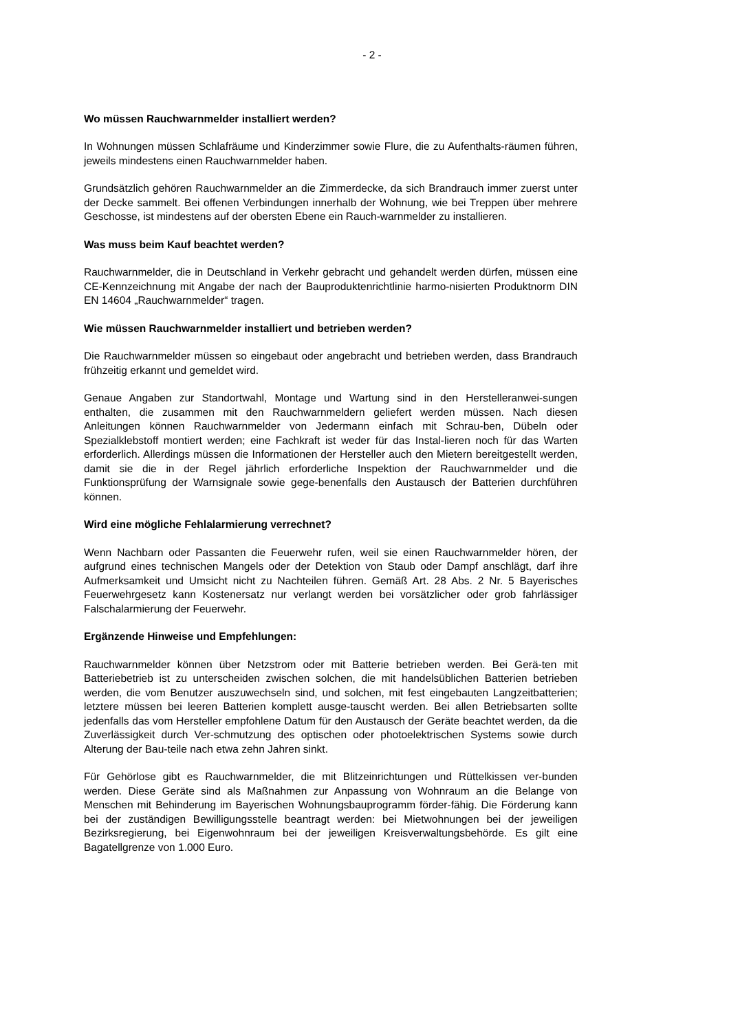- 2 -
Wo müssen Rauchwarnmelder installiert werden?
In Wohnungen müssen Schlafräume und Kinderzimmer sowie Flure, die zu Aufenthalts-räumen führen, jeweils mindestens einen Rauchwarnmelder haben.
Grundsätzlich gehören Rauchwarnmelder an die Zimmerdecke, da sich Brandrauch immer zuerst unter der Decke sammelt. Bei offenen Verbindungen innerhalb der Wohnung, wie bei Treppen über mehrere Geschosse, ist mindestens auf der obersten Ebene ein Rauch-warnmelder zu installieren.
Was muss beim Kauf beachtet werden?
Rauchwarnmelder, die in Deutschland in Verkehr gebracht und gehandelt werden dürfen, müssen eine CE-Kennzeichnung mit Angabe der nach der Bauproduktenrichtlinie harmo-nisierten Produktnorm DIN EN 14604 „Rauchwarnmelder“ tragen.
Wie müssen Rauchwarnmelder installiert und betrieben werden?
Die Rauchwarnmelder müssen so eingebaut oder angebracht und betrieben werden, dass Brandrauch frühzeitig erkannt und gemeldet wird.
Genaue Angaben zur Standortwahl, Montage und Wartung sind in den Herstelleranwei-sungen enthalten, die zusammen mit den Rauchwarnmeldern geliefert werden müssen. Nach diesen Anleitungen können Rauchwarnmelder von Jedermann einfach mit Schrau-ben, Dübeln oder Spezialklebstoff montiert werden; eine Fachkraft ist weder für das Instal-lieren noch für das Warten erforderlich. Allerdings müssen die Informationen der Hersteller auch den Mietern bereitgestellt werden, damit sie die in der Regel jährlich erforderliche Inspektion der Rauchwarnmelder und die Funktionsprüfung der Warnsignale sowie gege-benenfalls den Austausch der Batterien durchführen können.
Wird eine mögliche Fehlalarmierung verrechnet?
Wenn Nachbarn oder Passanten die Feuerwehr rufen, weil sie einen Rauchwarnmelder hören, der aufgrund eines technischen Mangels oder der Detektion von Staub oder Dampf anschlägt, darf ihre Aufmerksamkeit und Umsicht nicht zu Nachteilen führen. Gemäß Art. 28 Abs. 2 Nr. 5 Bayerisches Feuerwehrgesetz kann Kostenersatz nur verlangt werden bei vorsätzlicher oder grob fahrlässiger Falschalarmierung der Feuerwehr.
Ergänzende Hinweise und Empfehlungen:
Rauchwarnmelder können über Netzstrom oder mit Batterie betrieben werden. Bei Gerä-ten mit Batteriebetrieb ist zu unterscheiden zwischen solchen, die mit handelsüblichen Batterien betrieben werden, die vom Benutzer auszuwechseln sind, und solchen, mit fest eingebauten Langzeitbatterien; letztere müssen bei leeren Batterien komplett ausge-tauscht werden. Bei allen Betriebsarten sollte jedenfalls das vom Hersteller empfohlene Datum für den Austausch der Geräte beachtet werden, da die Zuverlässigkeit durch Ver-schmutzung des optischen oder photoelektrischen Systems sowie durch Alterung der Bau-teile nach etwa zehn Jahren sinkt.
Für Gehörlose gibt es Rauchwarnmelder, die mit Blitzeinrichtungen und Rüttelkissen ver-bunden werden. Diese Geräte sind als Maßnahmen zur Anpassung von Wohnraum an die Belange von Menschen mit Behinderung im Bayerischen Wohnungsbauprogramm förder-fähig. Die Förderung kann bei der zuständigen Bewilligungsstelle beantragt werden: bei Mietwohnungen bei der jeweiligen Bezirksregierung, bei Eigenwohnraum bei der jeweiligen Kreisverwaltungsbehörde. Es gilt eine Bagatellgrenze von 1.000 Euro.